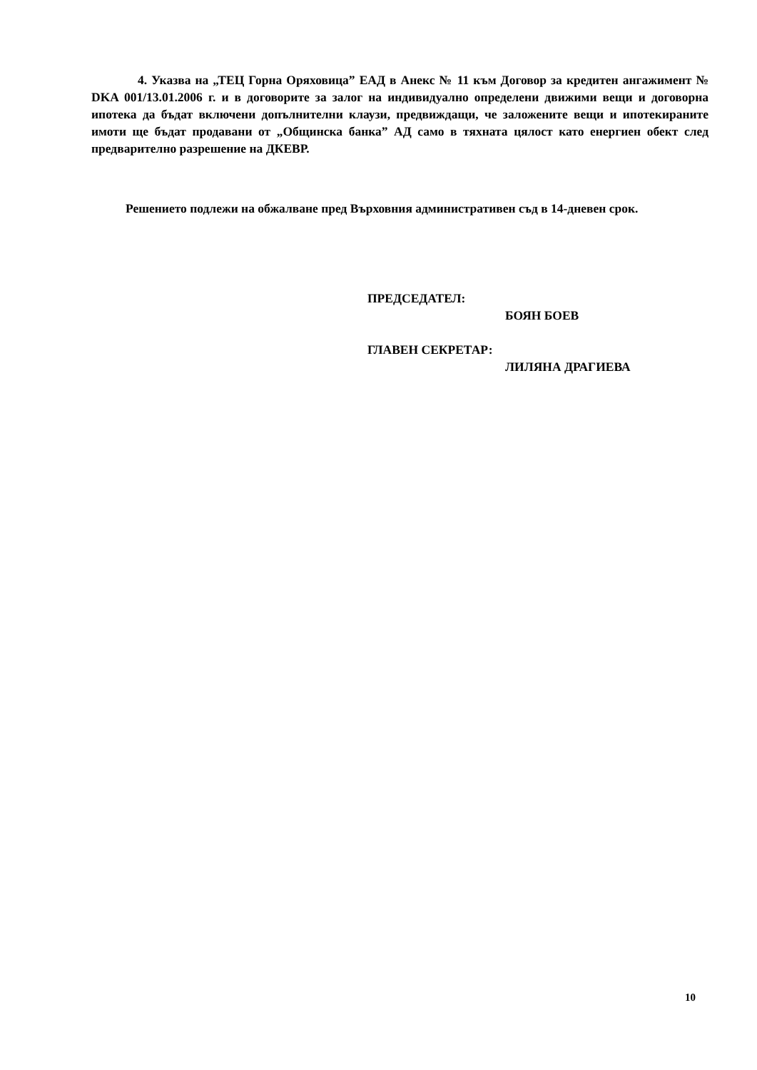4. Указва на „ТЕЦ Горна Оряховица” ЕАД в Анекс № 11 към Договор за кредитен ангажимент № DKA 001/13.01.2006 г. и в договорите за залог на индивидуално определени движими вещи и договорна ипотека да бъдат включени допълнителни клаузи, предвиждащи, че заложените вещи и ипотекираните имоти ще бъдат продавани от „Общинска банка” АД само в тяхната цялост като енергиен обект след предварително разрешение на ДКЕВР.
Решението подлежи на обжалване пред Върховния административен съд в 14-дневен срок.
ПРЕДСЕДАТЕЛ:
БОЯН БОЕВ
ГЛАВЕН СЕКРЕТАР:
ЛИЛЯНА ДРАГИЕВА
10